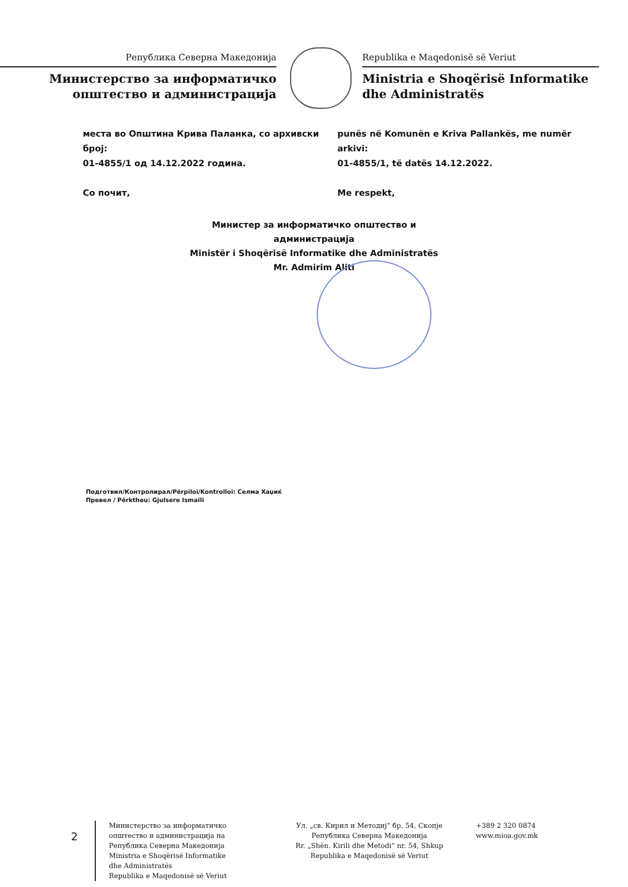Република Северна Македонија
Министерство за информатичко
општество и администрација
Republika e Maqedonisë së Veriut
Ministria e Shoqërisë Informatike
dhe Administratës
места во Општина Крива Паланка, со архивски број:
01-4855/1 од 14.12.2022 година.
Со почит,
punës në Komunën e Kriva Pallankës, me numër arkivi:
01-4855/1, të datës 14.12.2022.
Me respekt,
Министер за информатичко општество и
администрација
Ministër i Shoqërisë Informatike dhe Administratës
Mr. Admirim Aliti
Подготвил/Контролирал/Përpiloi/Kontrolloi: Селма Хаџиќ
Превел / Përktheu: Gjulsere Ismaili
2
Министерство за информатичко
општество и администрација на
Република Северна Македонија
Ministria e Shoqërisë Informatike
dhe Administratës
Republika e Maqedonisë së Veriut
Ул. „св. Кирил и Методиј“ бр. 54, Скопје
Република Северна Македонија
Rr. „Shën. Kirili dhe Metodi“ nr. 54, Shkup
Republika e Maqedonisë së Veriut
+389 2 320 0874
www.mioa.gov.mk